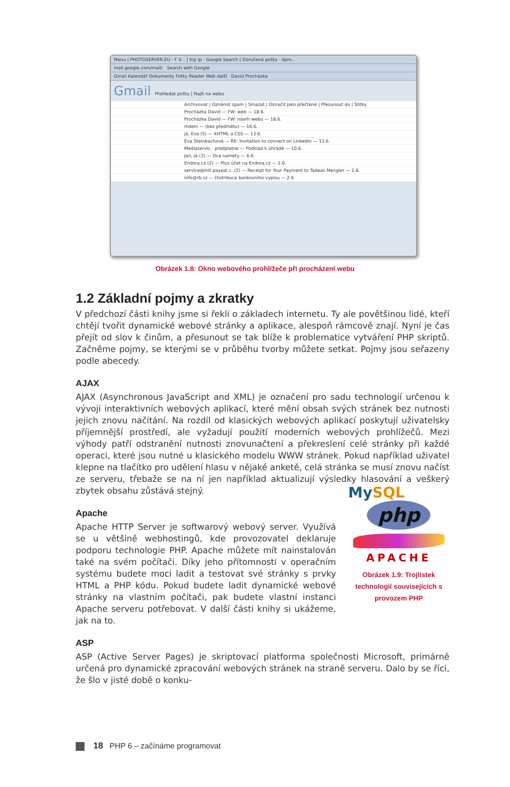Menu | PHOTOSERVER.EU - F V... | tcp ip - Google Search | Doručená pošta - dpro...
mail.google.com/mail/ Search with Google
Gmail Kalendář Dokumenty Fotky Reader Web další David Procházka
Gmail Prohledat poštu | Najít na webu
Archivovat | Oznámit spam | Smazat | Označit jako přečtené | Přesunout do | Štítky
Procházka David — FW: web — 18.6.
Procházka David — FW: návrh webu — 18.6.
mdeni — (bez předmětu) — 16.6.
já, Eva (5) — XHTML a CSS — 13.6.
Eva Steinbachová — RE: Invitation to connect on LinkedIn — 13.6.
Mediaservis - predplatne — Podklad k úhradě — 10.6.
Jan, já (3) — Dva namety — 6.6.
Endora.cz (2) — Plus účet na Endora.cz — 2.6.
service@intl.paypal.c. (2) — Receipt for Your Payment to Tadeas Mengler — 2.6.
info@rb.cz — Distribuce bankovního vypisu — 2.6.
Obrázek 1.8: Okno webového prohlížeče při procházení webu
1.2 Základní pojmy a zkratky
V předchozí části knihy jsme si řekli o základech internetu. Ty ale povětšinou lidé, kteří chtějí tvořit dynamické webové stránky a aplikace, alespoň rámcově znají. Nyní je čas přejít od slov k činům, a přesunout se tak blíže k problematice vytváření PHP skriptů. Začněme pojmy, se kterými se v průběhu tvorby můžete setkat. Pojmy jsou seřazeny podle abecedy.
AJAX
AJAX (Asynchronous JavaScript and XML) je označení pro sadu technologií určenou k vývoji interaktivních webových aplikací, které mění obsah svých stránek bez nutnosti jejich znovu načítání. Na rozdíl od klasických webových aplikací poskytují uživatelsky příjemnější prostředí, ale vyžadují použití moderních webových prohlížečů. Mezi výhody patří odstranění nutnosti znovunačtení a překreslení celé stránky při každé operaci, které jsou nutné u klasického modelu WWW stránek. Pokud například uživatel klepne na tlačítko pro udělení hlasu v nějaké anketě, celá stránka se musí znovu načíst ze serveru, třebaže se na ní jen například aktualizují výsledky hlasování a veškerý zbytek obsahu zůstává stejný.
Apache
Apache HTTP Server je softwarový webový server. Využívá se u většině webhostingů, kde provozovatel deklaruje podporu technologie PHP. Apache můžete mít nainstalován také na svém počítači. Díky jeho přítomnosti v operačním systému budete moci ladit a testovat své stránky s prvky HTML a PHP kódu. Pokud budete ladit dynamické webové stránky na vlastním počítači, pak budete vlastní instanci Apache serveru potřebovat. V další části knihy si ukážeme, jak na to.
MySQL
php
APACHE
Obrázek 1.9: Trojlístek technologií souvisejících s provozem PHP
ASP
ASP (Active Server Pages) je skriptovací platforma společnosti Microsoft, primárně určená pro dynamické zpracování webových stránek na straně serveru. Dalo by se říci, že šlo v jisté době o konku-
18 PHP 6 – začínáme programovat